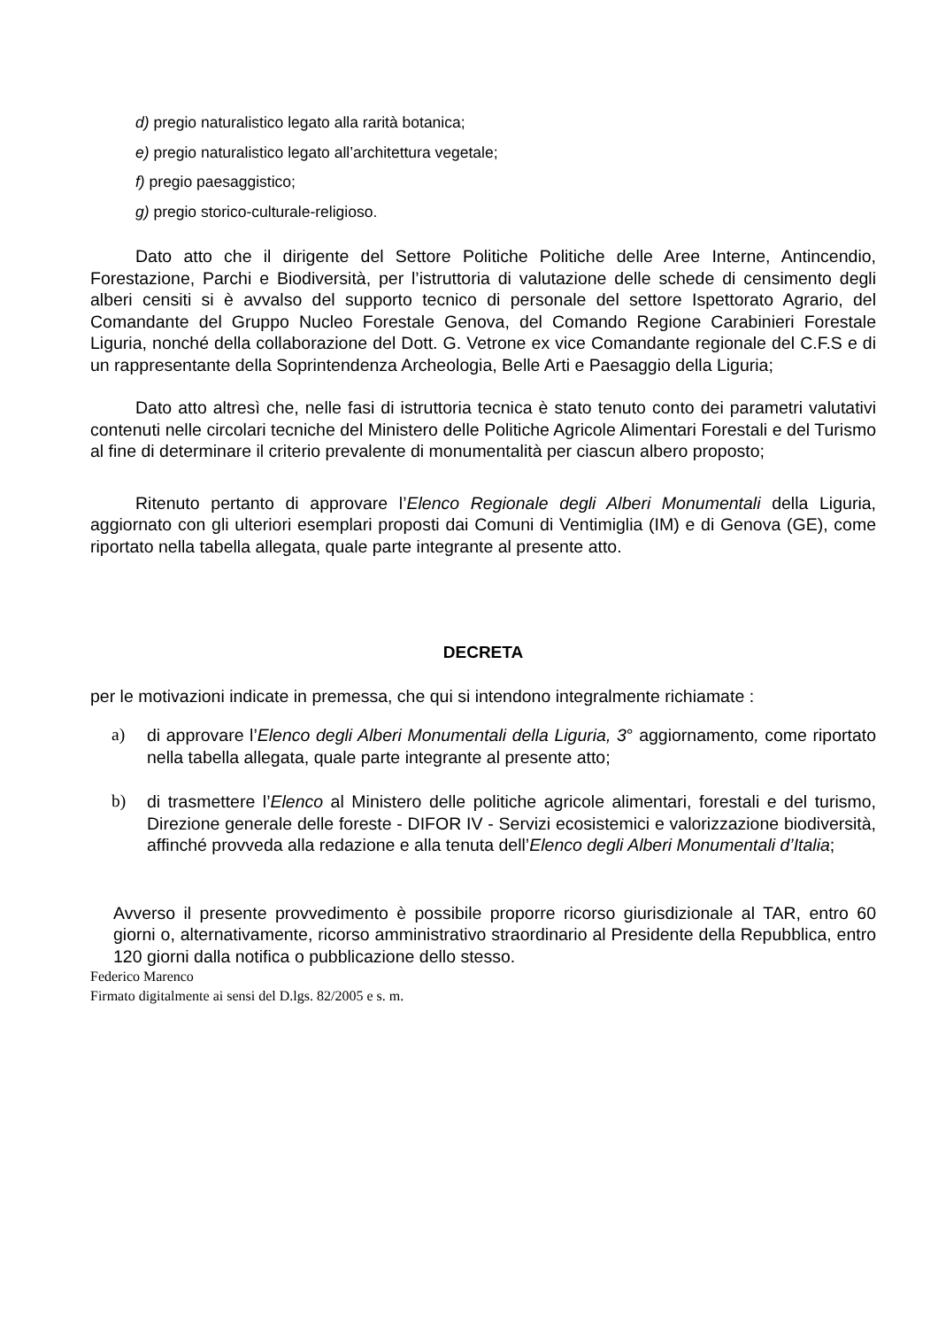d) pregio naturalistico legato alla rarità botanica;
e) pregio naturalistico legato all’architettura vegetale;
f) pregio paesaggistico;
g) pregio storico-culturale-religioso.
Dato atto che il dirigente del Settore Politiche Politiche delle Aree Interne, Antincendio, Forestazione, Parchi e Biodiversità, per l’istruttoria di valutazione delle schede di censimento degli alberi censiti si è avvalso del supporto tecnico di personale del settore Ispettorato Agrario, del Comandante del Gruppo Nucleo Forestale Genova, del Comando Regione Carabinieri Forestale Liguria, nonché della collaborazione del Dott. G. Vetrone ex vice Comandante regionale del C.F.S e di un rappresentante della Soprintendenza Archeologia, Belle Arti e Paesaggio della Liguria;
Dato atto altresì che, nelle fasi di istruttoria tecnica è stato tenuto conto dei parametri valutativi contenuti nelle circolari tecniche del Ministero delle Politiche Agricole Alimentari Forestali e del Turismo al fine di determinare il criterio prevalente di monumentalità per ciascun albero proposto;
Ritenuto pertanto di approvare l’Elenco Regionale degli Alberi Monumentali della Liguria, aggiornato con gli ulteriori esemplari proposti dai Comuni di Ventimiglia (IM) e di Genova (GE), come riportato nella tabella allegata, quale parte integrante al presente atto.
DECRETA
per le motivazioni indicate in premessa, che qui si intendono integralmente richiamate :
a) di approvare l’Elenco degli Alberi Monumentali della Liguria, 3° aggiornamento, come riportato nella tabella allegata, quale parte integrante al presente atto;
b) di trasmettere l’Elenco al Ministero delle politiche agricole alimentari, forestali e del turismo, Direzione generale delle foreste - DIFOR IV - Servizi ecosistemici e valorizzazione biodiversità, affinché provveda alla redazione e alla tenuta dell’Elenco degli Alberi Monumentali d’Italia;
Avverso il presente provvedimento è possibile proporre ricorso giurisdizionale al TAR, entro 60 giorni o, alternativamente, ricorso amministrativo straordinario al Presidente della Repubblica, entro 120 giorni dalla notifica o pubblicazione dello stesso.
Federico Marenco
Firmato digitalmente ai sensi del D.lgs. 82/2005 e s. m.